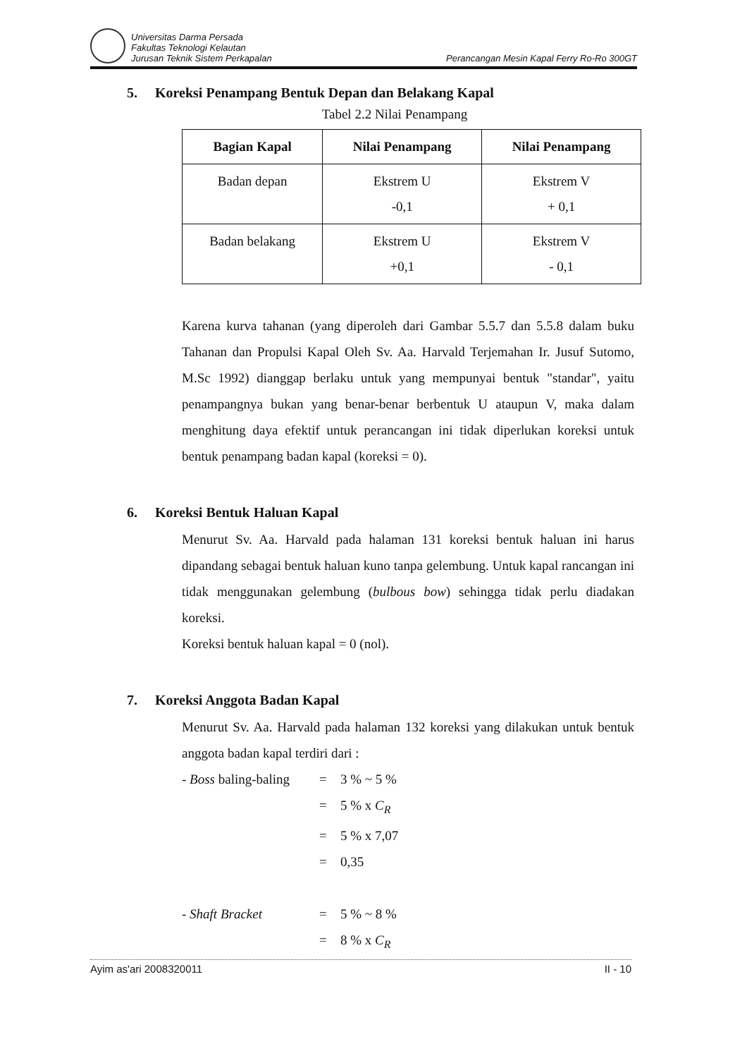Universitas Darma Persada
Fakultas Teknologi Kelautan
Jurusan Teknik Sistem Perkapalan
Perancangan Mesin Kapal Ferry Ro-Ro 300GT
5. Koreksi Penampang Bentuk Depan dan Belakang Kapal
Tabel 2.2 Nilai Penampang
| Bagian Kapal | Nilai Penampang | Nilai Penampang |
| --- | --- | --- |
| Badan depan | Ekstrem U -0,1 | Ekstrem V + 0,1 |
| Badan belakang | Ekstrem U +0,1 | Ekstrem V - 0,1 |
Karena kurva tahanan (yang diperoleh dari Gambar 5.5.7 dan 5.5.8 dalam buku Tahanan dan Propulsi Kapal Oleh Sv. Aa. Harvald Terjemahan Ir. Jusuf Sutomo, M.Sc 1992) dianggap berlaku untuk yang mempunyai bentuk "standar", yaitu penampangnya bukan yang benar-benar berbentuk U ataupun V, maka dalam menghitung daya efektif untuk perancangan ini tidak diperlukan koreksi untuk bentuk penampang badan kapal (koreksi = 0).
6. Koreksi Bentuk Haluan Kapal
Menurut Sv. Aa. Harvald pada halaman 131 koreksi bentuk haluan ini harus dipandang sebagai bentuk haluan kuno tanpa gelembung. Untuk kapal rancangan ini tidak menggunakan gelembung (bulbous bow) sehingga tidak perlu diadakan koreksi.
Koreksi bentuk haluan kapal = 0 (nol).
7. Koreksi Anggota Badan Kapal
Menurut Sv. Aa. Harvald pada halaman 132 koreksi yang dilakukan untuk bentuk anggota badan kapal terdiri dari :
- Boss baling-baling
=
3 % ~ 5 %
=
5 % x C<sub>R</sub>
=
5 % x 7,07
=
0,35
- Shaft Bracket
=
5 % ~ 8 %
=
8 % x C<sub>R</sub>
Ayim as'ari 2008320011 II - 10